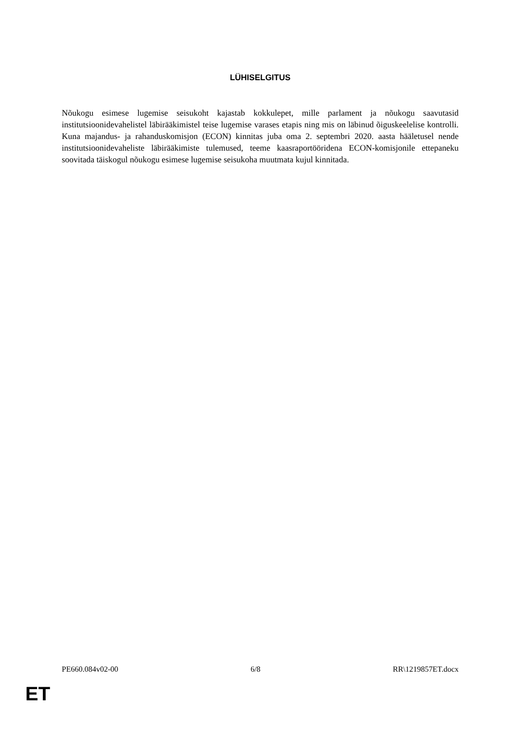LÜHISELGITUS
Nõukogu esimese lugemise seisukoht kajastab kokkulepet, mille parlament ja nõukogu saavutasid institutsioonidevahelistel läbirääkimistel teise lugemise varases etapis ning mis on läbinud õiguskeelelise kontrolli. Kuna majandus- ja rahanduskomisjon (ECON) kinnitas juba oma 2. septembri 2020. aasta hääletusel nende institutsioonidevaheliste läbirääkimiste tulemused, teeme kaasraportööridena ECON-komisjonile ettepaneku soovitada täiskogul nõukogu esimese lugemise seisukoha muutmata kujul kinnitada.
PE660.084v02-00 6/8 RR\1219857ET.docx
ET